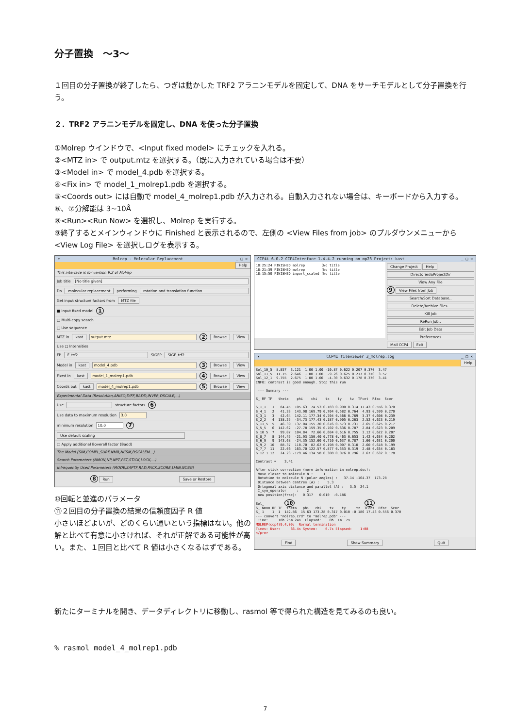分子置換　～3～
１回目の分子置換が終了したら、つぎは動かした TRF2 アラニンモデルを固定して、DNA をサーチモデルとして分子置換を行う。
２．TRF2 アラニンモデルを固定し、DNA を使った分子置換
①Molrep ウインドウで、<Input fixed model> にチェックを入れる。
②<MTZ in> で output.mtz を選択する。（既に入力されている場合は不要）
③<Model in> で model_4.pdb を選択する。
④<Fix in> で model_1_molrep1.pdb を選択する。
⑤<Coords out> には自動で model_4_molrep1.pdb が入力される。自動入力されない場合は、キーボードから入力する。
⑥、⑦分解能は 3~10Å
⑧<Run><Run Now> を選択し、Molrep を実行する。
⑨終了するとメインウィンドウに Finished と表示されるので、左側の <View Files from job> のプルダウンメニューから <View Log File> を選択しログを表示する。
▾ Molrep - Molecular Replacement _ □ ✕
Help
This interface is for version 9.2 of Molrep
Job title [No title given]
Do molecular replacement performing rotation and translation function
Get input structure factors from MTZ file
■ Input fixed model 1
□ Multi-copy search
□ Use sequence
MTZ in kast output.mtz 2 Browse View
Use □ Intensities
FP F_trf2 SIGFP SIGF_trf2
Model in kast model_4.pdb 3 Browse View
Fixed in kast model_1_molrep1.pdb 4 Browse View
Coords out kast model_4_molrep1.pdb 5 Browse View
Experimental Data (Resolution,ANISO,DIFF,BADD,INVER,DSCALE,...)
Use structure factors 6
Use data to maximum resolution 3.0
minimum resolution 10.0 7
Use default scaling
□ Apply additional Boverall factor (Badd)
The Model (SIM,COMPL,SURF,NMR,NCSM,DSCALEM...)
Search Parameters (NMON,NP,NPT,PST,STICK,LOCK,...)
Infrequently Used Parameters (MODE,SAPTF,RAD,PACK,SCORE,LMIN,NOSG)
8 Run Save or Restore
⑩回転と並進のパラメータ
⑪２回目の分子置換の結果の信頼度因子 R 値
小さいほどよいが、どのくらい通いという指標はない。他の解と比べて有意に小さければ、それが正解である可能性が高い。また、１回目と比べて R 値は小さくなるはずである。
CCP4i 6.0.2 CCP4Interface 1.4.4.2 running on mp23 Project: kast _ □ ✕
18:25:24 FINISHED molrep        [No title
18:21:39 FINISHED molrep        [No title
18:15:50 FINISHED import_scaled [No title
Change Project Help
Directories&ProjectDir
View Any File
9 View Files from Job
Search/Sort Database..
Delete/Archive Files..
Kill Job
ReRun Job..
Edit Job Data
Preferences
Mail CCP4 Exit
▾ CCP4I fileviewer 3_molrep.log _ □ ✕
Help
Sol_10_5  8.857  3.121  1.00 1.00 -10.87 0.622 0.207 0.370  3.47
Sol_11_5  11.15  2.646  1.00 1.00  -9.26 0.625 0.217 0.370  3.57
Sol_12_1  9.755  2.675  1.00 1.00  -4.30 0.632 0.178 0.370  3.41
INFO: contrast is good enough. Stop this run

 --- Summary ---

S_ RF TF   theta    phi    chi    tx    ty    tz  TFcnt  Rfac  Scor

S_1_1   1   84.45  105.63  74.53 0.183 0.990 0.314 17.43 0.556 0.370
S_4_1   2   41.33  143.98 169.79 0.704 0.582 0.764  4.93 0.599 0.270
S_3_1   3   42.64  142.11 177.34 0.704 0.566 0.769  3.37 0.608 0.239
S_2_2   4  138.25  -34.73 177.43 0.187 0.905 0.263  2.52 0.623 0.219
S_11_5  5   46.39  137.04 155.20 0.676 0.573 0.731  2.65 0.625 0.217
S_5_5   6  142.62  -27.78 159.35 0.702 0.636 0.787  2.84 0.623 0.209
S_10_5  7   99.07  104.84  72.66 0.684 0.616 0.755  3.12 0.622 0.207
S_8_7   8  144.45  -21.93 150.40 0.778 0.463 0.653  1.42 0.634 0.202
S_6_9   9  143.68  -24.35 152.60 0.710 0.637 0.787  1.66 0.631 0.200
S_9_2  10   88.37  110.70  82.62 0.198 0.007 0.310  2.60 0.618 0.199
S_7_7  11   22.06  163.70 122.57 0.877 0.353 0.319  2.48 0.634 0.183
S_12_1 12   24.23 -179.46 134.58 0.308 0.076 0.796  2.67 0.632 0.178

Contrast =    3.41

After stick correction (more information in molrep.doc):
 Move closer to molecule N :     1
 Rotation to molecule N (polar angles) :   37.14 -164.37  173.28
 Distance between centres (A) :    5.3
 Ortogonal axis distance and parallel (A) :   3.5  24.1
 I_sym_operator     :    2
 new position(frac):   0.317   0.010  -0.186

Sol_          10                                  11
S_ Nmon RF TF  theta   phi   chi    tx    ty     tz  TFcnt  Rfac  Scor
S_ 1    1  1  142.86  15.63 173.28 0.317 0.010 -0.186 17.43 0.556 0.370
--- convert "molrep.crd" to "molrep.pdb" ---
 Time:     18h 25m 24s  Elapsed:    0h  1m  7s
MOLREP(ccp4)9.4.09:  Normal termination
Times: User:     66.4s System:    0.7s Elapsed:    1:08
</pre>
Find Show Summary Quit
新たにターミナルを開き、データディレクトリに移動し、rasmol 等で得られた構造を見てみるのも良い。
% rasmol model_4_molrep1.pdb
7